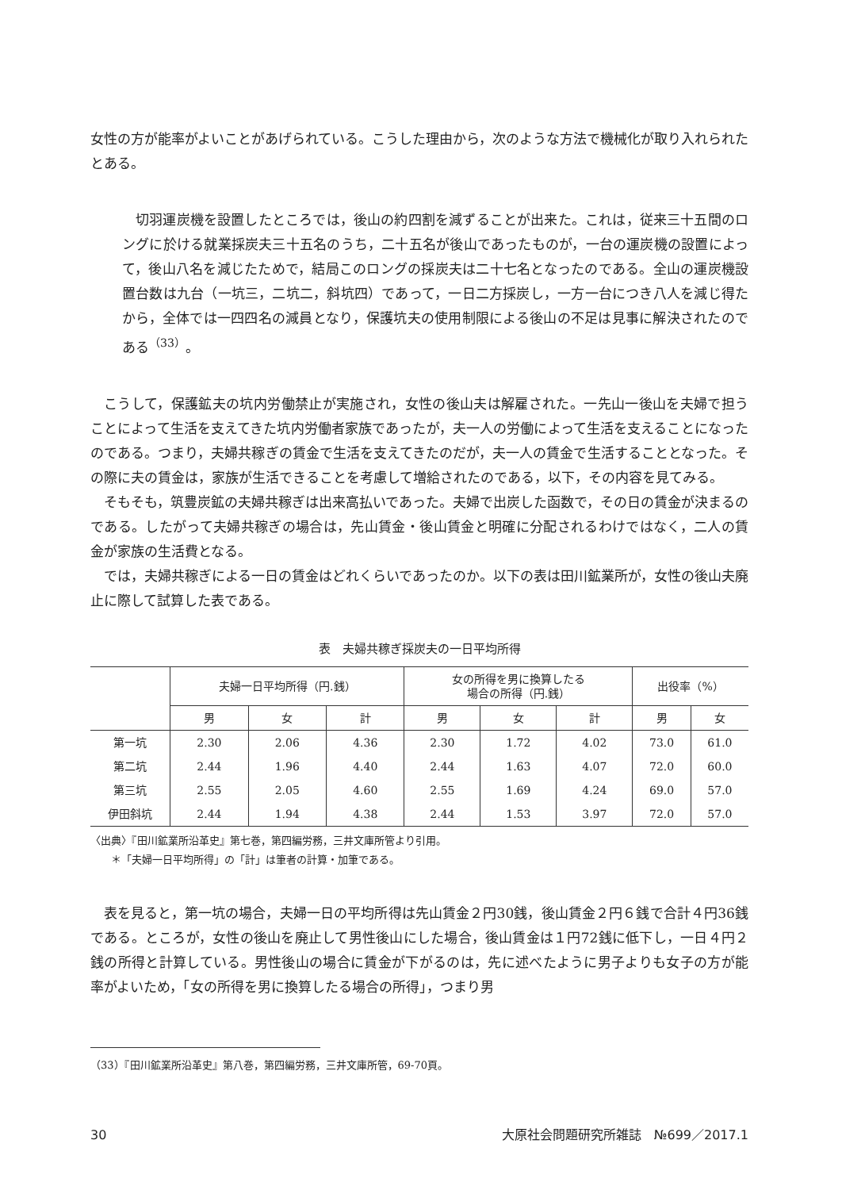女性の方が能率がよいことがあげられている。こうした理由から，次のような方法で機械化が取り入れられたとある。
切羽運炭機を設置したところでは，後山の約四割を減ずることが出来た。これは，従来三十五間のロングに於ける就業採炭夫三十五名のうち，二十五名が後山であったものが，一台の運炭機の設置によって，後山八名を減じたためで，結局このロングの採炭夫は二十七名となったのである。全山の運炭機設置台数は九台（一坑三，二坑二，斜坑四）であって，一日二方採炭し，一方一台につき八人を減じ得たから，全体では一四四名の減員となり，保護坑夫の使用制限による後山の不足は見事に解決されたのである<sup>（33）</sup>。
こうして，保護鉱夫の坑内労働禁止が実施され，女性の後山夫は解雇された。一先山一後山を夫婦で担うことによって生活を支えてきた坑内労働者家族であったが，夫一人の労働によって生活を支えることになったのである。つまり，夫婦共稼ぎの賃金で生活を支えてきたのだが，夫一人の賃金で生活することとなった。その際に夫の賃金は，家族が生活できることを考慮して増給されたのである，以下，その内容を見てみる。
そもそも，筑豊炭鉱の夫婦共稼ぎは出来高払いであった。夫婦で出炭した函数で，その日の賃金が決まるのである。したがって夫婦共稼ぎの場合は，先山賃金・後山賃金と明確に分配されるわけではなく，二人の賃金が家族の生活費となる。
では，夫婦共稼ぎによる一日の賃金はどれくらいであったのか。以下の表は田川鉱業所が，女性の後山夫廃止に際して試算した表である。
表　夫婦共稼ぎ採炭夫の一日平均所得
| | 夫婦一日平均所得（円.銭） | | | 女の所得を男に換算したる 場合の所得（円.銭） | | | 出役率（%） | |
| --- | --- | --- | --- | --- | --- | --- | --- | --- |
| | 男 | 女 | 計 | 男 | 女 | 計 | 男 | 女 |
| 第一坑 | 2.30 | 2.06 | 4.36 | 2.30 | 1.72 | 4.02 | 73.0 | 61.0 |
| 第二坑 | 2.44 | 1.96 | 4.40 | 2.44 | 1.63 | 4.07 | 72.0 | 60.0 |
| 第三坑 | 2.55 | 2.05 | 4.60 | 2.55 | 1.69 | 4.24 | 69.0 | 57.0 |
| 伊田斜坑 | 2.44 | 1.94 | 4.38 | 2.44 | 1.53 | 3.97 | 72.0 | 57.0 |
〈出典〉『田川鉱業所沿革史』第七巻，第四編労務，三井文庫所管より引用。
　　＊「夫婦一日平均所得」の「計」は筆者の計算・加筆である。
表を見ると，第一坑の場合，夫婦一日の平均所得は先山賃金２円30銭，後山賃金２円６銭で合計４円36銭である。ところが，女性の後山を廃止して男性後山にした場合，後山賃金は１円72銭に低下し，一日４円２銭の所得と計算している。男性後山の場合に賃金が下がるのは，先に述べたように男子よりも女子の方が能率がよいため，「女の所得を男に換算したる場合の所得」，つまり男
（33）『田川鉱業所沿革史』第八巻，第四編労務，三井文庫所管，69‐70頁。
30 大原社会問題研究所雑誌　№699／2017.1